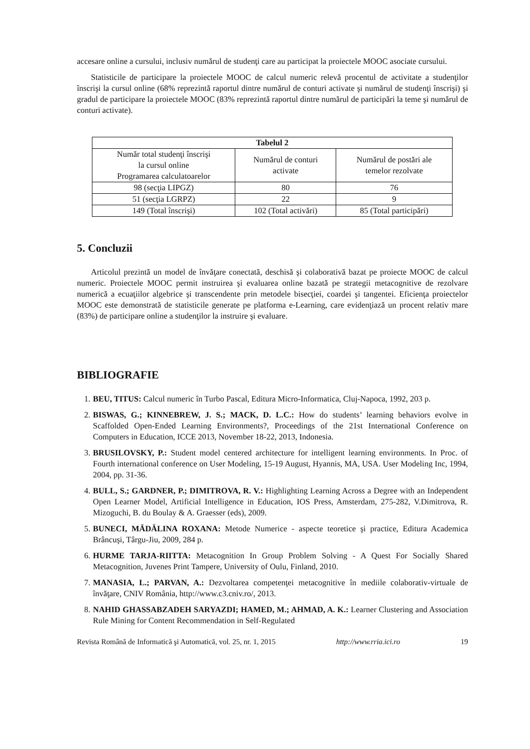accesare online a cursului, inclusiv numărul de studenţi care au participat la proiectele MOOC asociate cursului.
Statisticile de participare la proiectele MOOC de calcul numeric relevă procentul de activitate a studenţilor înscrişi la cursul online (68% reprezintă raportul dintre numărul de conturi activate şi numărul de studenţi înscrişi) şi gradul de participare la proiectele MOOC (83% reprezintă raportul dintre numărul de participări la teme şi numărul de conturi activate).
| Tabelul 2 | | |
| --- | --- | --- |
| Număr total studenţi înscrişi la cursul online Programarea calculatoarelor | Numărul de conturi activate | Numărul de postări ale temelor rezolvate |
| 98 (secţia LIPGZ) | 80 | 76 |
| 51 (secţia LGRPZ) | 22 | 9 |
| 149 (Total înscrişi) | 102 (Total activări) | 85 (Total participări) |
5. Concluzii
Articolul prezintă un model de învăţare conectată, deschisă şi colaborativă bazat pe proiecte MOOC de calcul numeric. Proiectele MOOC permit instruirea şi evaluarea online bazată pe strategii metacognitive de rezolvare numerică a ecuaţiilor algebrice şi transcendente prin metodele bisecţiei, coardei şi tangentei. Eficienţa proiectelor MOOC este demonstrată de statisticile generate pe platforma e-Learning, care evidenţiază un procent relativ mare (83%) de participare online a studenţilor la instruire şi evaluare.
BIBLIOGRAFIE
1. BEU, TITUS: Calcul numeric în Turbo Pascal, Editura Micro-Informatica, Cluj-Napoca, 1992, 203 p.
2. BISWAS, G.; KINNEBREW, J. S.; MACK, D. L.C.: How do students’ learning behaviors evolve in Scaffolded Open-Ended Learning Environments?, Proceedings of the 21st International Conference on Computers in Education, ICCE 2013, November 18-22, 2013, Indonesia.
3. BRUSILOVSKY, P.: Student model centered architecture for intelligent learning environments. In Proc. of Fourth international conference on User Modeling, 15-19 August, Hyannis, MA, USA. User Modeling Inc, 1994, 2004, pp. 31-36.
4. BULL, S.; GARDNER, P.; DIMITROVA, R. V.: Highlighting Learning Across a Degree with an Independent Open Learner Model, Artificial Intelligence in Education, IOS Press, Amsterdam, 275-282, V.Dimitrova, R. Mizoguchi, B. du Boulay & A. Graesser (eds), 2009.
5. BUNECI, MĂDĂLINA ROXANA: Metode Numerice - aspecte teoretice şi practice, Editura Academica Brâncuşi, Târgu-Jiu, 2009, 284 p.
6. HURME TARJA-RIITTA: Metacognition In Group Problem Solving - A Quest For Socially Shared Metacognition, Juvenes Print Tampere, University of Oulu, Finland, 2010.
7. MANASIA, L.; PARVAN, A.: Dezvoltarea competenţei metacognitive în mediile colaborativ-virtuale de învăţare, CNIV România, http://www.c3.cniv.ro/, 2013.
8. NAHID GHASSABZADEH SARYAZDI; HAMED, M.; AHMAD, A. K.: Learner Clustering and Association Rule Mining for Content Recommendation in Self-Regulated
Revista Română de Informatică şi Automatică, vol. 25, nr. 1, 2015 http://www.rria.ici.ro 19